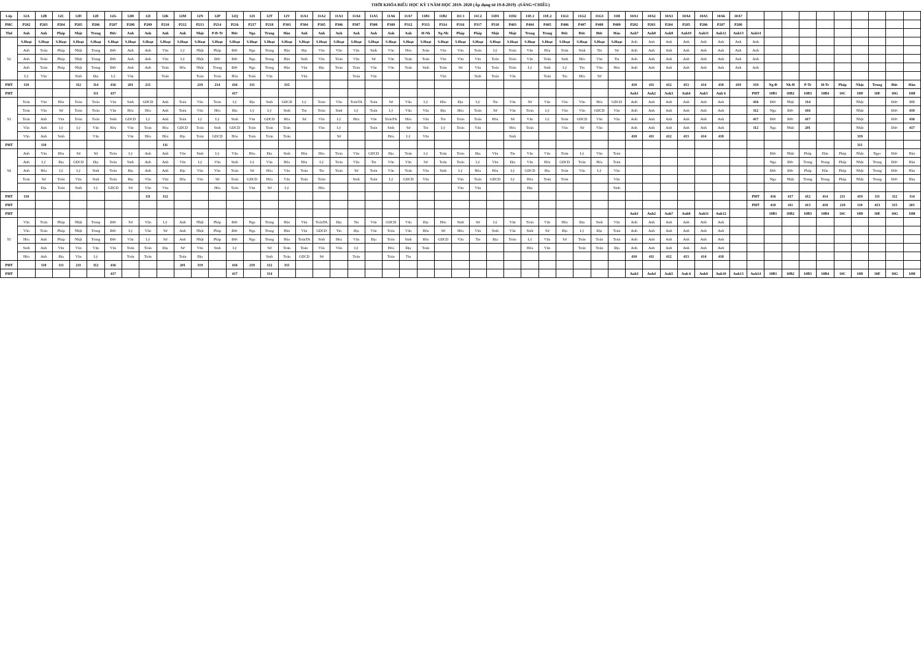THỜI KHÓA BIỂU HỌC KỲ I NĂM HỌC 2019- 2020 (Áp dụng từ 19-8-2019) -(SÁNG+CHIỀU)
| Lớp | 12A | 12B | 12C | 12D | 12E | 12G | 12H | 12I | 12K | 12M | 12N | 12P | 12Q | 12S | 12T | 12V | 11A1 | 11A2 | 11A3 | 11A4 | 11A5 | 11A6 | 11A7 | 11B1 | 11B2 | 11C1 | 11C2 | 11D1 | 11D2 | 11E.1 | 11E.2 | 11G1 | 11G2 | 11G3 | 11H | 10A1 | 10A2 | 10A3 | 10A4 | 10A5 | 10A6 | 10A7 | | | | | | | | | | |
| --- | --- | --- | --- | --- | --- | --- | --- | --- | --- | --- | --- | --- | --- | --- | --- | --- | --- | --- | --- | --- | --- | --- | --- | --- | --- | --- | --- | --- | --- | --- | --- | --- | --- | --- | --- | --- | --- | --- | --- | --- | --- | --- | --- | --- | --- | --- | --- | --- | --- | --- | --- | --- |
| PHC | P202 | P203 | P204 | P205 | P206 | P207 | P208 | P209 | P210 | P212 | P213 | P214 | P216 | P217 | P218 | P303 | P304 | P305 | P306 | P307 | P308 | P309 | P312 | P313 | P314 | P316 | P317 | P318 | P403 | P404 | P405 | P406 | P407 | P408 | P409 | P202 | P203 | P204 | P205 | P206 | P207 | P208 | | | | | | | | | | |
| Thứ | Anh | Anh | Pháp | Nhật | Trung | Đức | Anh | Anh | Anh | Anh | Nhật | P-Đ-Tr | Đức | Nga | Trung | Hàn | Anh | Anh | Anh | Anh | Anh | Anh | Anh | H-Nh | Ng-Nh | Pháp | Pháp | Nhật | Nhật | Trung | Trung | Đức | Đức | Đức | Hàn | Anh7 | Anh8 | Anh9 | Anh10 | Anh11 | Anh12 | Anh13 | Anh14 | | | | | | | | | |
| S2 | S.Hoạt | S.Hoạt | S.Hoạt | S.Hoạt | S.Hoạt | S.Hoạt | S.Hoạt | S.Hoạt | S.Hoạt | S.Hoạt | S.Hoạt | S.Hoạt | S.Hoạt | S.Hoạt | S.Hoạt | S.Hoạt | S.Hoạt | S.Hoạt | S.Hoạt | S.Hoạt | S.Hoạt | S.Hoạt | S.Hoạt | S.Hoạt | S.Hoạt | S.Hoạt | S.Hoạt | S.Hoạt | S.Hoạt | S.Hoạt | S.Hoạt | S.Hoạt | S.Hoạt | S.Hoạt | S.Hoạt | Anh | Anh | Anh | Anh | Anh | Anh | Anh | Anh | | | | | | | | | |
| | Anh | Toán | Pháp | Nhật | Trung | Đức | Anh | Anh | Văn | Lý | Nhật | Pháp | Đức | Nga | Trung | Hàn | Địa | Văn | Văn | Văn | Sinh | Văn | Hóa | Toán | Văn | Văn | Toán | Lý | Toán | Văn | Hóa | Toán | Sinh | Tin | Sử | Anh | Anh | Anh | Anh | Anh | Anh | Anh | Anh | | | | | | | | | |
| | Anh | Toán | Pháp | Nhật | Trung | Đức | Anh | Anh | Văn | Lý | Nhật | Đức | Đức | Nga | Trung | Hàn | Sinh | Văn | Toán | Văn | Sử | Văn | Toán | Toán | Văn | Văn | Văn | Toán | Toán | Văn | Toán | Sinh | Hóa | Văn | Tin | Anh | Anh | Anh | Anh | Anh | Anh | Anh | Anh | | | | | | | | | |
| | Anh | Toán | Pháp | Nhật | Trung | Đức | Anh | Anh | Toán | Hóa | Nhật | Trung | Đức | Nga | Trung | Hàn | Văn | Địa | Toán | Toán | Văn | Văn | Toán | Sinh | Toán | Sử | Văn | Toán | Toán | Lý | Sinh | Lý | Tin | Văn | Hóa | Anh | Anh | Anh | Anh | Anh | Anh | Anh | Anh | | | | | | | | | |
| | Lý | Văn | | Sinh | Địa | Lý | Văn | | Toán | | Toán | Toán | Hóa | Toán | Văn | | Văn | | | Toán | Văn | | | | Văn | | Sinh | Toán | Văn | | Toán | Tin | Hóa | Sử | | | | | | | | | | | | | | | | | | |
| PHT | 110 | | | 112 | 114 | 416 | 201 | 211 | | | 219 | 214 | 416 | 311 | | 315 | | | | | | | | | | | | | | | | | | | | 410 | 411 | 412 | 413 | 414 | 418 | 419 | 319 | Ng-Đ | Nh-Đ | P-Tr | H-Tr | Pháp | Nhật | Trung | Đức | Hàn |
| PHT | | | | | 111 | 417 | | | | | | | 417 | | | | | | | | | | | | | | | | | | | | | | | Anh1 | Anh2 | Anh3 | Anh4 | Anh5 | Anh 6 | | PHT | 10B1 | 10B2 | 10B3 | 10B4 | 10C | 10D | 10E | 10G | 10H |
| S3 | Toán | Văn | Hóa | Toán | Toán | Văn | Sinh | GDCD | Anh | Toán | Văn | Toán | Lý | Địa | Sinh | GDCD | Lý | Toán | Văn | ToánTA | Toán | Sử | Văn | Lý | Hóa | Địa | Lý | Tin | Văn | Sử | Văn | Văn | Văn | Hóa | GDCD | Anh | Anh | Anh | Anh | Anh | Anh | | 416 | Đức | Nhật | 114 | | | Nhật | | Đức | 315 |
| | Toán | Văn | Sử | Toán | Toán | Văn | Hóa | Hóa | Anh | Toán | Văn | Hóa | Địa | Lý | Lý | Sinh | Tin | Toán | Sinh | Lý | Toán | Lý | Văn | Văn | Địa | Hóa | Toán | Sử | Văn | Toán | Lý | Văn | Văn | GDCD | Văn | Anh | Anh | Anh | Anh | Anh | Anh | | 112 | Nga | Đức | 416 | | | Nhật | | Đức | 419 |
| | Toán | Anh | Văn | Toán | Toán | Sinh | GDCD | Lý | Anh | Toán | Lý | Lý | Sinh | Văn | GDCD | Hóa | Sử | Văn | Lý | Hóa | Văn | ToánTA | Hóa | Văn | Tin | Toán | Toán | Hóa | Sử | Văn | Lý | Toán | GDCD | Văn | Văn | Anh | Anh | Anh | Anh | Anh | Anh | | 417 | Đức | Đức | 417 | | | Nhật | | Đức | 416 |
| | Văn | Anh | Lý | Lý | Văn | Hóa | Văn | Toán | Hóa | GDCD | Toán | Sinh | GDCD | Toán | Toán | Toán | | Văn | Lý | | Toán | Sinh | Sử | Tin | Lý | Toán | Văn | | Hóa | Toán | | Văn | Sử | Văn | | Anh | Anh | Anh | Anh | Anh | Anh | | 112 | Nga | Nhật | 201 | | | Nhật | | Đức | 417 |
| | Văn | Anh | Sinh | | Văn | | Văn | Hóa | Hóa | Địa | Toán | GDCD | Hóa | Toán | Toán | Toán | | | Sử | | | Hóa | Lý | Văn | | | | | Sinh | | | | | | | 410 | 411 | 412 | 413 | 414 | 418 | | | | | | | | 319 | | | |
| PHT | | 110 | | | | | | | 111 | | | | | | | | | | | | | | | | | | | | | | | | | | | | | | | | | | | | | | | | 311 | | | |
| S4 | Anh | Văn | Hóa | Sử | Sử | Toán | Lý | Anh | Anh | Văn | Sinh | Lý | Văn | Hóa | Địa | Sinh | Hóa | Hóa | Toán | Văn | GDCD | Địa | Toán | Lý | Toán | Toán | Địa | Văn | Tin | Văn | Văn | Toán | Lý | Văn | Toán | | | | | | | | | Đức | Nhật | Pháp | Hàn | Pháp | Nhật | Ngọc | Đức | Hàn |
| | Anh | Lý | Địa | GDCD | Địa | Toán | Sinh | Anh | Anh | Văn | Lý | Văn | Sinh | Lý | Văn | Hóa | Hóa | Lý | Toán | Văn | Tin | Văn | Văn | Sử | Toán | Toán | Lý | Văn | Địa | Văn | Hóa | GDCD | Toán | Hóa | Toán | | | | | | | | | Nga | Đức | Trung | Trung | Pháp | Nhật | Trung | Đức | Hàn |
| | Anh | Hóa | Lý | Lý | Sinh | Toán | Địa | Anh | Anh | Địa | Văn | Văn | Toán | Sử | Hóa | Văn | Toán | Tin | Toán | Sử | Toán | Văn | Toán | Văn | Sinh | Lý | Hóa | Hóa | Lý | GDCD | Địa | Toán | Văn | Lý | Văn | | | | | | | | | Đức | Đức | Pháp | Hàn | Pháp | Nhật | Trung | Đức | Hàn |
| | Toán | Sử | Toán | Văn | Sinh | Toán | Địa | Văn | Văn | Hóa | Văn | Sử | Toán | GDCD | Hóa | Văn | Toán | Toán | | Sinh | Toán | Lý | GDCD | Văn | | Văn | Toán | GDCD | Lý | Hóa | Toán | Toán | | | Văn | | | | | | | | | Nga | Nhật | Trung | Trung | Pháp | Nhật | Trung | Đức | Hàn |
| | | Địa | Toán | Sinh | Lý | GDCD | Sử | Văn | Văn | | | Hóa | Toán | Văn | Sử | Lý | | Hóa | | | | | | | | Văn | Văn | | | Địa | | | | | Sinh | | | | | | | | | | | | | | | | | |
| PHT | 110 | | | | | | | 111 | 112 | | | | | | | | | | | | | | | | | | | | | | | | | | | | | | | | | | PHT | 416 | 417 | 412 | 414 | 211 | 419 | 111 | 112 | 114 |
| PHT | | | | | | | | | | | | | | | | | | | | | | | | | | | | | | | | | | | | | | | | | | | PHT | 410 | 411 | 413 | 418 | 219 | 110 | 413 | 315 | 201 |
| PHT | | | | | | | | | | | | | | | | | | | | | | | | | | | | | | | | | | | | Anh1 | Anh2 | Anh7 | Anh8 | Anh11 | Anh12 | | | 10B1 | 10B2 | 10B3 | 10B4 | 10C | 10D | 10E | 10G | 10H |
| S5 | Văn | Toán | Pháp | Nhật | Trung | Đức | Sử | Văn | Lý | Anh | Nhật | Pháp | Đức | Nga | Trung | Hàn | Văn | ToánTA | Địa | Tin | Văn | GDCD | Văn | Địa | Hóa | Sinh | Sử | Lý | Văn | Toán | Văn | Hóa | Địa | Sinh | Văn | Anh | Anh | Anh | Anh | Anh | Anh | | | | | | | | | | | |
| | Văn | Toán | Pháp | Nhật | Trung | Đức | Lý | Văn | Sử | Anh | Nhật | Pháp | Đức | Nga | Trung | Hàn | Văn | GDCD | Tin | Địa | Văn | Toán | Văn | Hóa | Sử | Hóa | Văn | Sinh | Văn | Sinh | Sử | Địa | Lý | Địa | Toán | Anh | Anh | Anh | Anh | Anh | Anh | | | | | | | | | | | |
| | Hóa | Anh | Pháp | Nhật | Trung | Đức | Văn | Lý | Sử | Anh | Nhật | Pháp | Đức | Nga | Trung | Hàn | ToánTA | Sinh | Hóa | Văn | Địa | Toán | Sinh | Hóa | GDCD | Văn | Tin | Địa | Toán | Lý | Văn | Sử | Toán | Toán | Toán | Anh | Anh | Anh | Anh | Anh | Anh | | | | | | | | | | | |
| | Sinh | Anh | Văn | Văn | Văn | Văn | Toán | Toán | Địa | Sử | Văn | Sinh | Lý | | Sử | Toán | Toán | Văn | Văn | Lý | | Hóa | Địa | Toán | | | | | | Hóa | Văn | | Toán | Toán | Địa | Anh | Anh | Anh | Anh | Anh | Anh | | | | | | | | | | | |
| | Hóa | Anh | Địa | Văn | Lý | | Toán | Toán | | Toán | Địa | | | | Sinh | Toán | GDCD | Sử | | Toán | | Toán | Tin | | | | | | | | | | | | | 410 | 411 | 412 | 413 | 414 | 418 | | | | | | | | | | | |
| PHT | | 110 | 111 | 211 | 112 | 416 | | | | 201 | 319 | | 416 | 219 | 112 | 311 | | | | | | | | | | | | | | | | | | | | | | | | | | | | | | | | | | | | |
| PHT | | | | | | 417 | | | | | | | 417 | | 114 | | | | | | | | | | | | | | | | | | | | | Anh3 | Anh4 | Anh5 | Anh 6 | Anh9 | Anh10 | Anh13 | Anh14 | 10B1 | 10B2 | 10B3 | 10B4 | 10C | 10D | 10E | 10G | 10H |